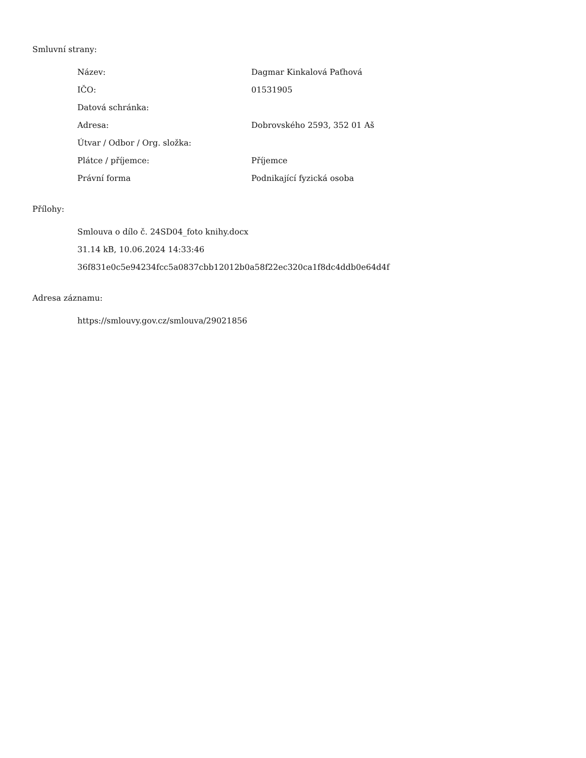Smluvní strany:
| Název: | Dagmar Kinkalová Paťhová |
| IČO: | 01531905 |
| Datová schránka: | |
| Adresa: | Dobrovského 2593, 352 01 Aš |
| Útvar / Odbor / Org. složka: | |
| Plátce / příjemce: | Příjemce |
| Právní forma | Podnikající fyzická osoba |
Přílohy:
Smlouva o dílo č. 24SD04_foto knihy.docx
31.14 kB, 10.06.2024 14:33:46
36f831e0c5e94234fcc5a0837cbb12012b0a58f22ec320ca1f8dc4ddb0e64d4f
Adresa záznamu:
https://smlouvy.gov.cz/smlouva/29021856